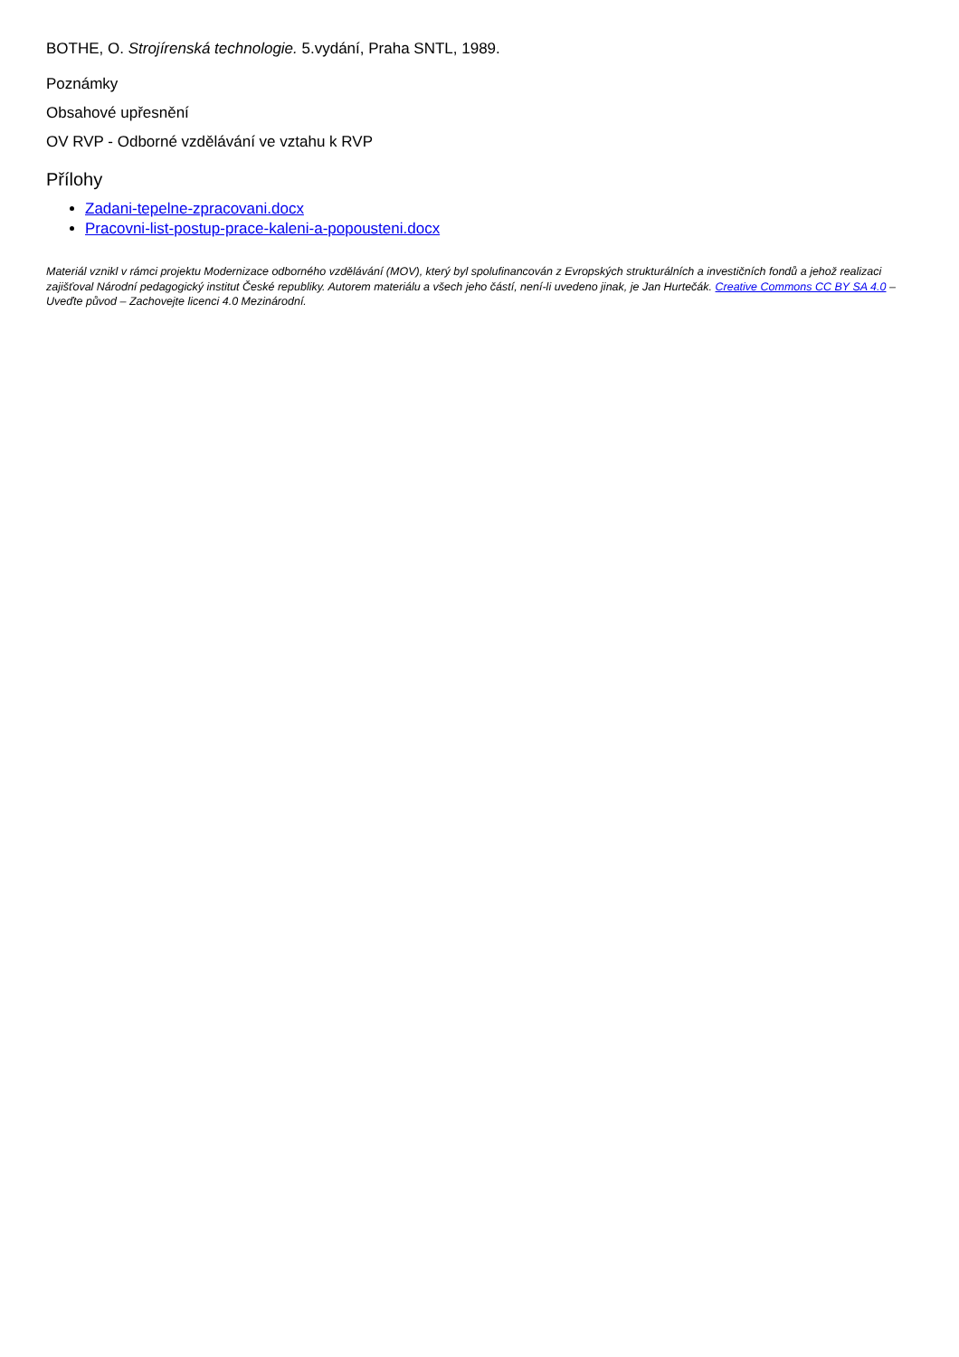BOTHE, O. Strojírenská technologie. 5.vydání, Praha SNTL, 1989.
Poznámky
Obsahové upřesnění
OV RVP - Odborné vzdělávání ve vztahu k RVP
Přílohy
Zadani-tepelne-zpracovani.docx
Pracovni-list-postup-prace-kaleni-a-popousteni.docx
Materiál vznikl v rámci projektu Modernizace odborného vzdělávání (MOV), který byl spolufinancován z Evropských strukturálních a investičních fondů a jehož realizaci zajišťoval Národní pedagogický institut České republiky. Autorem materiálu a všech jeho částí, není-li uvedeno jinak, je Jan Hurtečák. Creative Commons CC BY SA 4.0 – Uveďte původ – Zachovejte licenci 4.0 Mezinárodní.